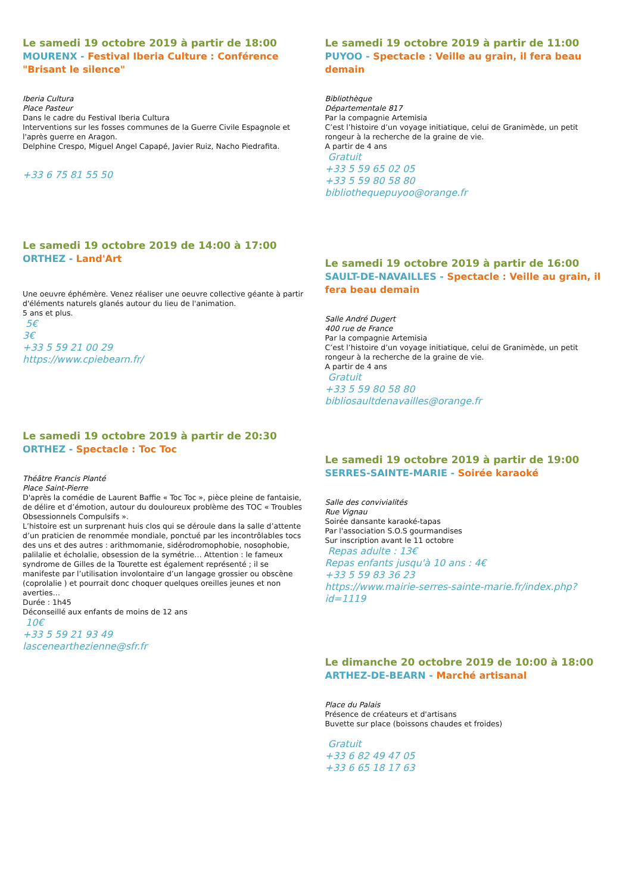Le samedi 19 octobre 2019 à partir de 18:00
MOURENX - Festival Iberia Culture : Conférence "Brisant le silence"
Iberia Cultura
Place Pasteur
Dans le cadre du Festival Iberia Cultura
Interventions sur les fosses communes de la Guerre Civile Espagnole et l'après guerre en Aragon.
Delphine Crespo, Miguel Angel Capapé, Javier Ruiz, Nacho Piedrafita.
+33 6 75 81 55 50
Le samedi 19 octobre 2019 de 14:00 à 17:00
ORTHEZ - Land'Art
Une oeuvre éphémère. Venez réaliser une oeuvre collective géante à partir d'éléments naturels glanés autour du lieu de l'animation.
5 ans et plus.
5€
3€
+33 5 59 21 00 29
https://www.cpiebearn.fr/
Le samedi 19 octobre 2019 à partir de 20:30
ORTHEZ - Spectacle : Toc Toc
Théâtre Francis Planté
Place Saint-Pierre
D'après la comédie de Laurent Baffie « Toc Toc », pièce pleine de fantaisie, de délire et d’émotion, autour du douloureux problème des TOC « Troubles Obsessionnels Compulsifs ».
L’histoire est un surprenant huis clos qui se déroule dans la salle d’attente d’un praticien de renommée mondiale, ponctué par les incontrôlables tocs des uns et des autres : arithmomanie, sidérodromophobie, nosophobie, palilalie et écholalie, obsession de la symétrie… Attention : le fameux syndrome de Gilles de la Tourette est également représenté ; il se manifeste par l’utilisation involontaire d’un langage grossier ou obscène (coprolalie ) et pourrait donc choquer quelques oreilles jeunes et non averties…
Durée : 1h45
Déconseillé aux enfants de moins de 12 ans
10€
+33 5 59 21 93 49
lascenearthezienne@sfr.fr
Le samedi 19 octobre 2019 à partir de 11:00
PUYOO - Spectacle : Veille au grain, il fera beau demain
Bibliothèque
Départementale 817
Par la compagnie Artemisia
C’est l’histoire d’un voyage initiatique, celui de Granimède, un petit rongeur à la recherche de la graine de vie.
A partir de 4 ans
Gratuit
+33 5 59 65 02 05
+33 5 59 80 58 80
bibliothequepuyoo@orange.fr
Le samedi 19 octobre 2019 à partir de 16:00
SAULT-DE-NAVAILLES - Spectacle : Veille au grain, il fera beau demain
Salle André Dugert
400 rue de France
Par la compagnie Artemisia
C’est l’histoire d’un voyage initiatique, celui de Granimède, un petit rongeur à la recherche de la graine de vie.
A partir de 4 ans
Gratuit
+33 5 59 80 58 80
bibliosaultdenavailles@orange.fr
Le samedi 19 octobre 2019 à partir de 19:00
SERRES-SAINTE-MARIE - Soirée karaoké
Salle des convivialités
Rue Vignau
Soirée dansante karaoké-tapas
Par l'association S.O.S gourmandises
Sur inscription avant le 11 octobre
Repas adulte : 13€
Repas enfants jusqu'à 10 ans : 4€
+33 5 59 83 36 23
https://www.mairie-serres-sainte-marie.fr/index.php?id=1119
Le dimanche 20 octobre 2019 de 10:00 à 18:00
ARTHEZ-DE-BEARN - Marché artisanal
Place du Palais
Présence de créateurs et d'artisans
Buvette sur place (boissons chaudes et froides)
Gratuit
+33 6 82 49 47 05
+33 6 65 18 17 63